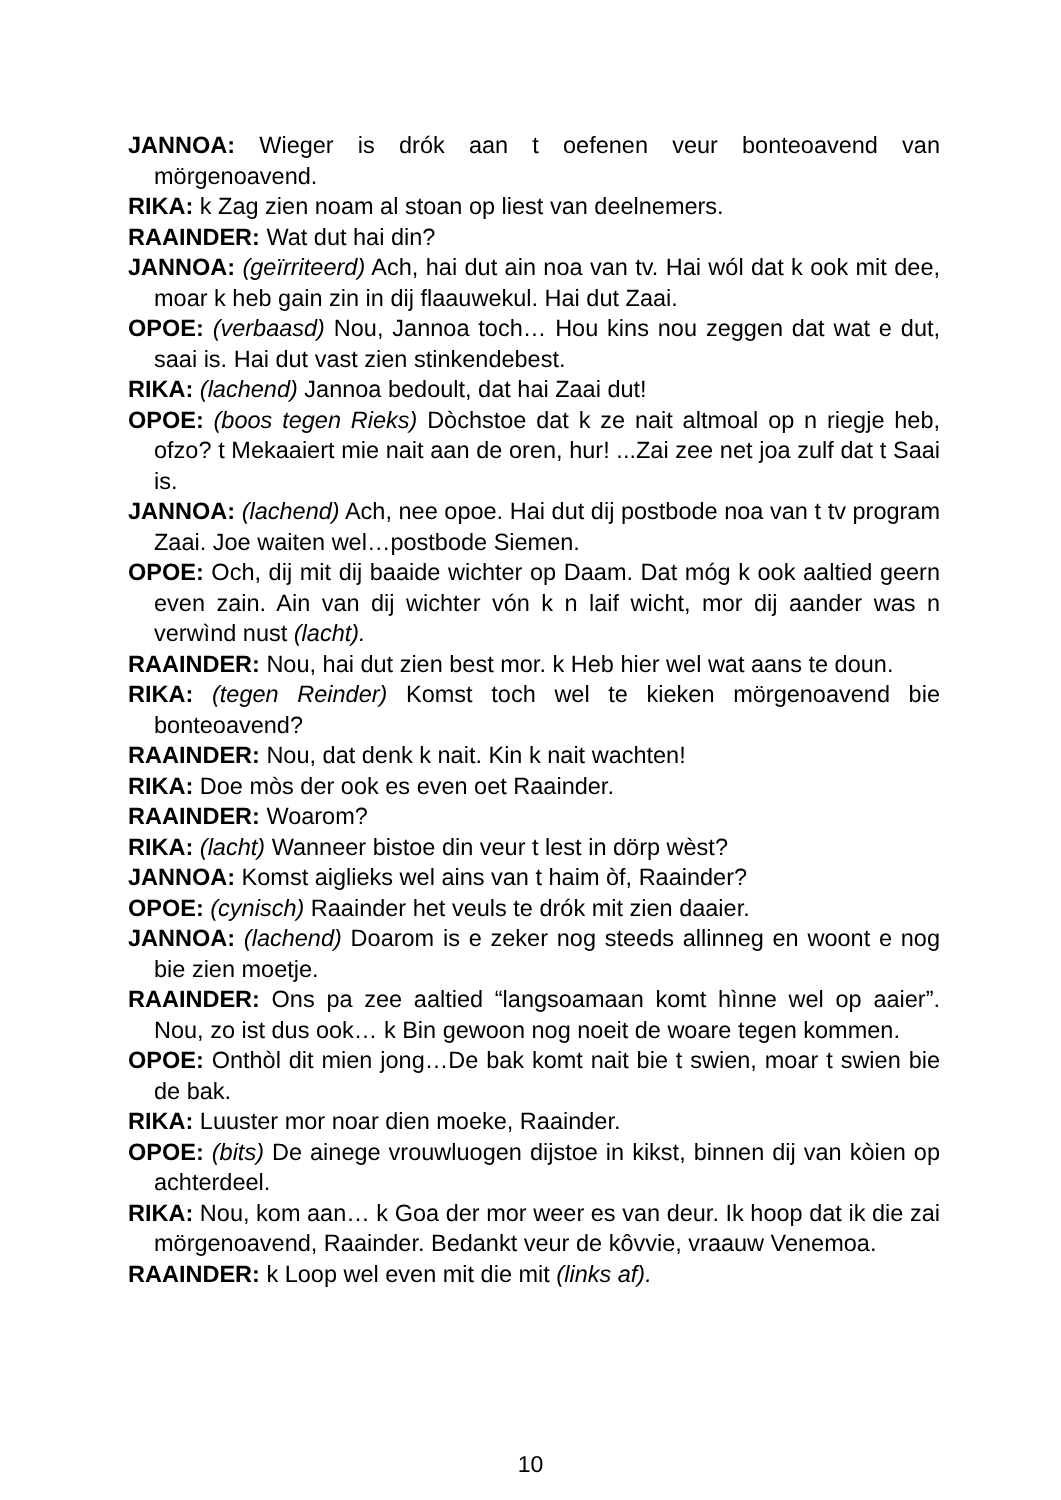JANNOA: Wieger is drók aan t oefenen veur bonteoavend van mörgenoavend.
RIKA: k Zag zien noam al stoan op liest van deelnemers.
RAAINDER: Wat dut hai din?
JANNOA: (geïrriteerd) Ach, hai dut ain noa van tv. Hai wól dat k ook mit dee, moar k heb gain zin in dij flaauwekul. Hai dut Zaai.
OPOE: (verbaasd) Nou, Jannoa toch… Hou kins nou zeggen dat wat e dut, saai is. Hai dut vast zien stinkendebest.
RIKA: (lachend) Jannoa bedoult, dat hai Zaai dut!
OPOE: (boos tegen Rieks) Dòchstoe dat k ze nait altmoal op n riegje heb, ofzo? t Mekaaiert mie nait aan de oren, hur! ...Zai zee net joa zulf dat t Saai is.
JANNOA: (lachend) Ach, nee opoe. Hai dut dij postbode noa van t tv program Zaai. Joe waiten wel…postbode Siemen.
OPOE: Och, dij mit dij baaide wichter op Daam. Dat móg k ook aaltied geern even zain. Ain van dij wichter vón k n laif wicht, mor dij aander was n verwìnd nust (lacht).
RAAINDER: Nou, hai dut zien best mor. k Heb hier wel wat aans te doun.
RIKA: (tegen Reinder) Komst toch wel te kieken mörgenoavend bie bonteoavend?
RAAINDER: Nou, dat denk k nait. Kin k nait wachten!
RIKA: Doe mòs der ook es even oet Raainder.
RAAINDER: Woarom?
RIKA: (lacht) Wanneer bistoe din veur t lest in dörp wèst?
JANNOA: Komst aiglieks wel ains van t haim òf, Raainder?
OPOE: (cynisch) Raainder het veuls te drók mit zien daaier.
JANNOA: (lachend) Doarom is e zeker nog steeds allinneg en woont e nog bie zien moetje.
RAAINDER: Ons pa zee aaltied “langsoamaan komt hìnne wel op aaier”. Nou, zo ist dus ook… k Bin gewoon nog noeit de woare tegen kommen.
OPOE: Onthòl dit mien jong…De bak komt nait bie t swien, moar t swien bie de bak.
RIKA: Luuster mor noar dien moeke, Raainder.
OPOE: (bits) De ainege vrouwluogen dijstoe in kikst, binnen dij van kòien op achterdeel.
RIKA: Nou, kom aan… k Goa der mor weer es van deur. Ik hoop dat ik die zai mörgenoavend, Raainder. Bedankt veur de kôvvie, vraauw Venemoa.
RAAINDER: k Loop wel even mit die mit (links af).
10